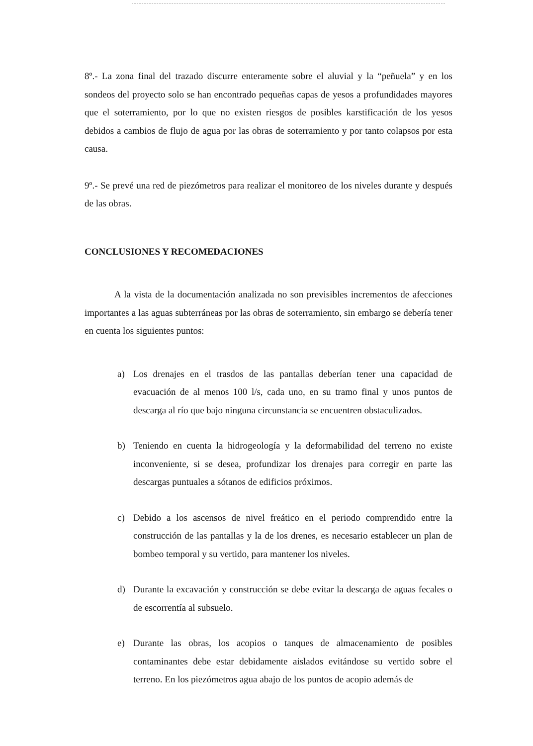8º.- La zona final del trazado discurre enteramente sobre el aluvial y la “peñuela” y en los sondeos del proyecto solo se han encontrado pequeñas capas de yesos a profundidades mayores que el soterramiento, por lo que no existen riesgos de posibles karstificación de los yesos debidos a cambios de flujo de agua por las obras de soterramiento y por tanto colapsos por esta causa.
9º.- Se prevé una red de piezómetros para realizar el monitoreo de los niveles durante y después de las obras.
CONCLUSIONES Y RECOMEDACIONES
A la vista de la documentación analizada no son previsibles incrementos de afecciones importantes a las aguas subterráneas por las obras de soterramiento, sin embargo se debería tener en cuenta los siguientes puntos:
a) Los drenajes en el trasdos de las pantallas deberían tener una capacidad de evacuación de al menos 100 l/s, cada uno, en su tramo final y unos puntos de descarga al río que bajo ninguna circunstancia se encuentren obstaculizados.
b) Teniendo en cuenta la hidrogeología y la deformabilidad del terreno no existe inconveniente, si se desea, profundizar los drenajes para corregir en parte las descargas puntuales a sótanos de edificios próximos.
c) Debido a los ascensos de nivel freático en el periodo comprendido entre la construcción de las pantallas y la de los drenes, es necesario establecer un plan de bombeo temporal y su vertido, para mantener los niveles.
d) Durante la excavación y construcción se debe evitar la descarga de aguas fecales o de escorrentía al subsuelo.
e) Durante las obras, los acopios o tanques de almacenamiento de posibles contaminantes debe estar debidamente aislados evitándose su vertido sobre el terreno. En los piezómetros agua abajo de los puntos de acopio además de